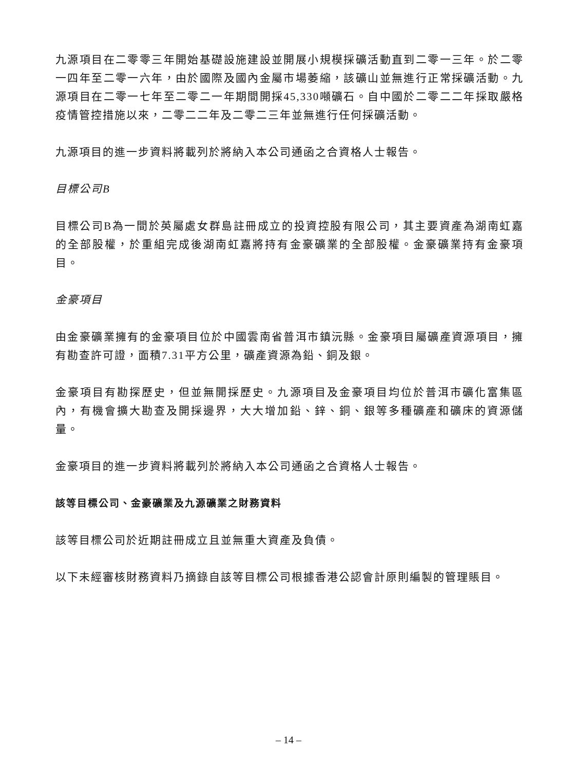九源項目在二零零三年開始基礎設施建設並開展小規模採礦活動直到二零一三年。於二零一四年至二零一六年，由於國際及國內金屬市場萎縮，該礦山並無進行正常採礦活動。九源項目在二零一七年至二零二一年期間開採45,330噸礦石。自中國於二零二二年採取嚴格疫情管控措施以來，二零二二年及二零二三年並無進行任何採礦活動。
九源項目的進一步資料將載列於將納入本公司通函之合資格人士報告。
目標公司B
目標公司B為一間於英屬處女群島註冊成立的投資控股有限公司，其主要資產為湖南虹嘉的全部股權，於重組完成後湖南虹嘉將持有金豪礦業的全部股權。金豪礦業持有金豪項目。
金豪項目
由金豪礦業擁有的金豪項目位於中國雲南省普洱市鎮沅縣。金豪項目屬礦產資源項目，擁有勘查許可證，面積7.31平方公里，礦產資源為鉛、銅及銀。
金豪項目有勘探歷史，但並無開採歷史。九源項目及金豪項目均位於普洱市礦化富集區內，有機會擴大勘查及開採邊界，大大增加鉛、鋅、銅、銀等多種礦產和礦床的資源儲量。
金豪項目的進一步資料將載列於將納入本公司通函之合資格人士報告。
該等目標公司、金豪礦業及九源礦業之財務資料
該等目標公司於近期註冊成立且並無重大資產及負債。
以下未經審核財務資料乃摘錄自該等目標公司根據香港公認會計原則編製的管理賬目。
– 14 –